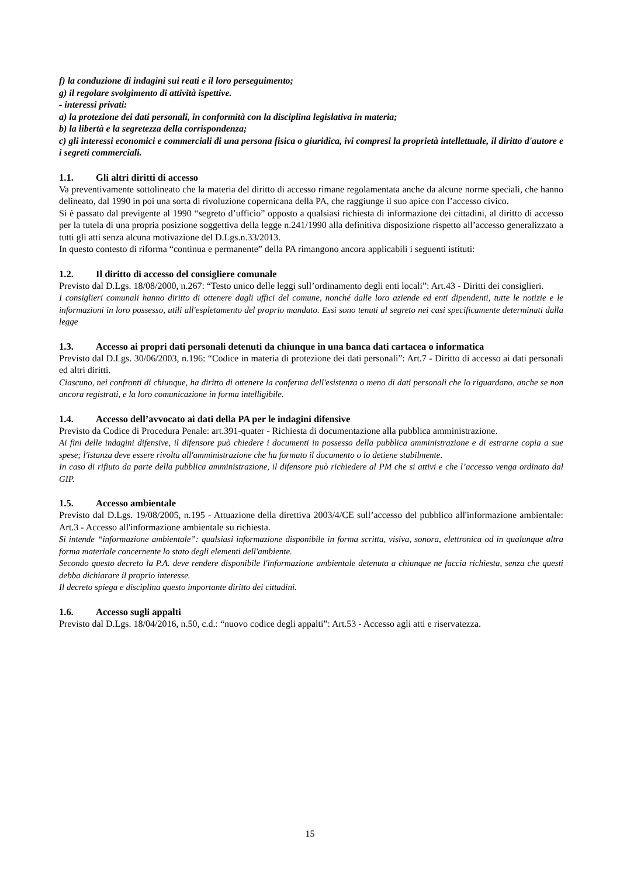f) la conduzione di indagini sui reati e il loro perseguimento;
g) il regolare svolgimento di attività ispettive.
- interessi privati:
a) la protezione dei dati personali, in conformità con la disciplina legislativa in materia;
b) la libertà e la segretezza della corrispondenza;
c) gli interessi economici e commerciali di una persona fisica o giuridica, ivi compresi la proprietà intellettuale, il diritto d'autore e i segreti commerciali.
1.1. Gli altri diritti di accesso
Va preventivamente sottolineato che la materia del diritto di accesso rimane regolamentata anche da alcune norme speciali, che hanno delineato, dal 1990 in poi una sorta di rivoluzione copernicana della PA, che raggiunge il suo apice con l’accesso civico.
Si è passato dal previgente al 1990 “segreto d’ufficio” opposto a qualsiasi richiesta di informazione dei cittadini, al diritto di accesso per la tutela di una propria posizione soggettiva della legge n.241/1990 alla definitiva disposizione rispetto all’accesso generalizzato a tutti gli atti senza alcuna motivazione del D.Lgs.n.33/2013.
In questo contesto di riforma “continua e permanente” della PA rimangono ancora applicabili i seguenti istituti:
1.2. Il diritto di accesso del consigliere comunale
Previsto dal D.Lgs. 18/08/2000, n.267: “Testo unico delle leggi sull’ordinamento degli enti locali”: Art.43 - Diritti dei consiglieri.
I consiglieri comunali hanno diritto di ottenere dagli uffici del comune, nonché dalle loro aziende ed enti dipendenti, tutte le notizie e le informazioni in loro possesso, utili all'espletamento del proprio mandato. Essi sono tenuti al segreto nei casi specificamente determinati dalla legge
1.3. Accesso ai propri dati personali detenuti da chiunque in una banca dati cartacea o informatica
Previsto dal D.Lgs. 30/06/2003, n.196: “Codice in materia di protezione dei dati personali”: Art.7 - Diritto di accesso ai dati personali ed altri diritti.
Ciascuno, nei confronti di chiunque, ha diritto di ottenere la conferma dell'esistenza o meno di dati personali che lo riguardano, anche se non ancora registrati, e la loro comunicazione in forma intelligibile.
1.4. Accesso dell’avvocato ai dati della PA per le indagini difensive
Previsto da Codice di Procedura Penale: art.391-quater - Richiesta di documentazione alla pubblica amministrazione.
Ai fini delle indagini difensive, il difensore può chiedere i documenti in possesso della pubblica amministrazione e di estrarne copia a sue spese; l'istanza deve essere rivolta all'amministrazione che ha formato il documento o lo detiene stabilmente.
In caso di rifiuto da parte della pubblica amministrazione, il difensore può richiedere al PM che si attivi e che l’accesso venga ordinato dal GIP.
1.5. Accesso ambientale
Previsto dal D.Lgs. 19/08/2005, n.195 - Attuazione della direttiva 2003/4/CE sull’accesso del pubblico all'informazione ambientale: Art.3 - Accesso all'informazione ambientale su richiesta.
Si intende “informazione ambientale”: qualsiasi informazione disponibile in forma scritta, visiva, sonora, elettronica od in qualunque altra forma materiale concernente lo stato degli elementi dell'ambiente.
Secondo questo decreto la P.A. deve rendere disponibile l'informazione ambientale detenuta a chiunque ne faccia richiesta, senza che questi debba dichiarare il proprio interesse.
Il decreto spiega e disciplina questo importante diritto dei cittadini.
1.6. Accesso sugli appalti
Previsto dal D.Lgs. 18/04/2016, n.50, c.d.: “nuovo codice degli appalti”: Art.53 - Accesso agli atti e riservatezza.
15